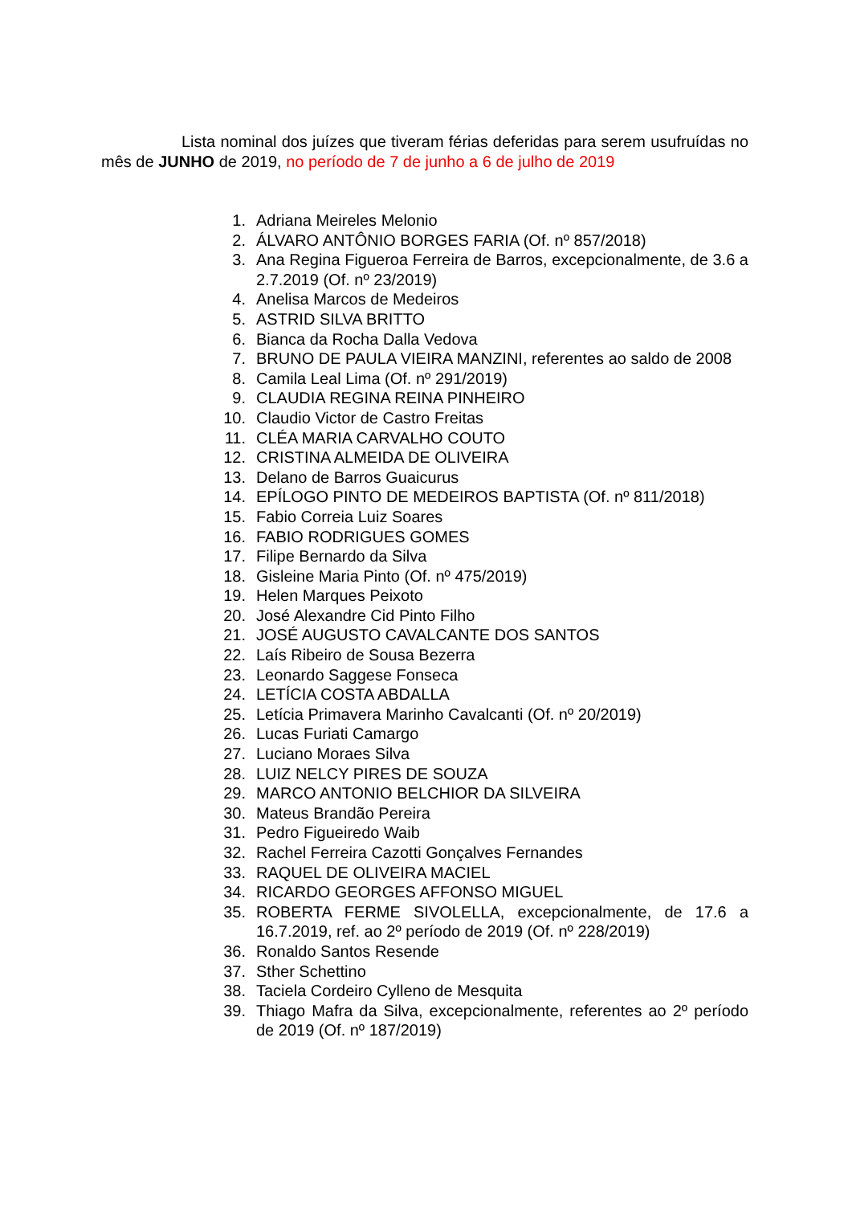Lista nominal dos juízes que tiveram férias deferidas para serem usufruídas no mês de JUNHO de 2019, no período de 7 de junho a 6 de julho de 2019
1. Adriana Meireles Melonio
2. ÁLVARO ANTÔNIO BORGES FARIA (Of. nº 857/2018)
3. Ana Regina Figueroa Ferreira de Barros, excepcionalmente, de 3.6 a 2.7.2019 (Of. nº 23/2019)
4. Anelisa Marcos de Medeiros
5. ASTRID SILVA BRITTO
6. Bianca da Rocha Dalla Vedova
7. BRUNO DE PAULA VIEIRA MANZINI, referentes ao saldo de 2008
8. Camila Leal Lima (Of. nº 291/2019)
9. CLAUDIA REGINA REINA PINHEIRO
10. Claudio Victor de Castro Freitas
11. CLÉA MARIA CARVALHO COUTO
12. CRISTINA ALMEIDA DE OLIVEIRA
13. Delano de Barros Guaicurus
14. EPÍLOGO PINTO DE MEDEIROS BAPTISTA (Of. nº 811/2018)
15. Fabio Correia Luiz Soares
16. FABIO RODRIGUES GOMES
17. Filipe Bernardo da Silva
18. Gisleine Maria Pinto (Of. nº 475/2019)
19. Helen Marques Peixoto
20. José Alexandre Cid Pinto Filho
21. JOSÉ AUGUSTO CAVALCANTE DOS SANTOS
22. Laís Ribeiro de Sousa Bezerra
23. Leonardo Saggese Fonseca
24. LETÍCIA COSTA ABDALLA
25. Letícia Primavera Marinho Cavalcanti (Of. nº 20/2019)
26. Lucas Furiati Camargo
27. Luciano Moraes Silva
28. LUIZ NELCY PIRES DE SOUZA
29. MARCO ANTONIO BELCHIOR DA SILVEIRA
30. Mateus Brandão Pereira
31. Pedro Figueiredo Waib
32. Rachel Ferreira Cazotti Gonçalves Fernandes
33. RAQUEL DE OLIVEIRA MACIEL
34. RICARDO GEORGES AFFONSO MIGUEL
35. ROBERTA FERME SIVOLELLA, excepcionalmente, de 17.6 a 16.7.2019, ref. ao 2º período de 2019 (Of. nº 228/2019)
36. Ronaldo Santos Resende
37. Sther Schettino
38. Taciela Cordeiro Cylleno de Mesquita
39. Thiago Mafra da Silva, excepcionalmente, referentes ao 2º período de 2019 (Of. nº 187/2019)